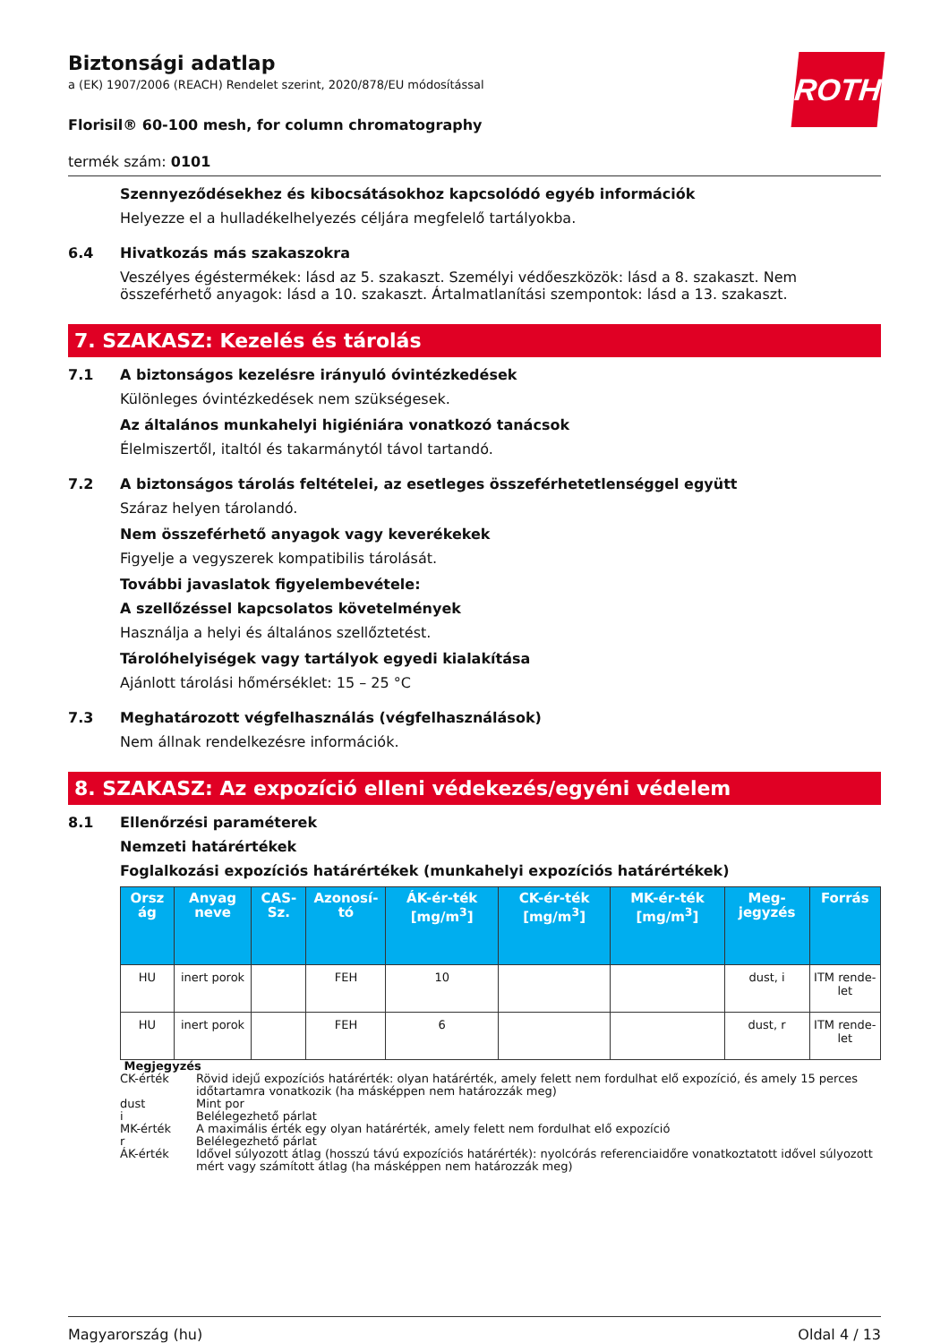ROTH
Biztonsági adatlap
a (EK) 1907/2006 (REACH) Rendelet szerint, 2020/878/EU módosítással
Florisil® 60-100 mesh, for column chromatography
termék szám: 0101
Szennyeződésekhez és kibocsátásokhoz kapcsolódó egyéb információk
Helyezze el a hulladékelhelyezés céljára megfelelő tartályokba.
6.4 Hivatkozás más szakaszokra
Veszélyes égéstermékek: lásd az 5. szakaszt. Személyi védőeszközök: lásd a 8. szakaszt. Nem összeférhető anyagok: lásd a 10. szakaszt. Ártalmatlanítási szempontok: lásd a 13. szakaszt.
7. SZAKASZ: Kezelés és tárolás
7.1 A biztonságos kezelésre irányuló óvintézkedések
Különleges óvintézkedések nem szükségesek.
Az általános munkahelyi higiéniára vonatkozó tanácsok
Élelmiszertől, italtól és takarmánytól távol tartandó.
7.2 A biztonságos tárolás feltételei, az esetleges összeférhetetlenséggel együtt
Száraz helyen tárolandó.
Nem összeférhető anyagok vagy keverékekek
Figyelje a vegyszerek kompatibilis tárolását.
További javaslatok figyelembevétele:
A szellőzéssel kapcsolatos követelmények
Használja a helyi és általános szellőztetést.
Tárolóhelyiségek vagy tartályok egyedi kialakítása
Ajánlott tárolási hőmérséklet: 15 – 25 °C
7.3 Meghatározott végfelhasználás (végfelhasználások)
Nem állnak rendelkezésre információk.
8. SZAKASZ: Az expozíció elleni védekezés/egyéni védelem
8.1 Ellenőrzési paraméterek
Nemzeti határértékek
Foglalkozási expozíciós határértékek (munkahelyi expozíciós határértékek)
| Orsz ág | Anyag neve | CAS-Sz. | Azonosí-tó | ÁK-ér-ték [mg/m<sup>3</sup>] | CK-ér-ték [mg/m<sup>3</sup>] | MK-ér-ték [mg/m<sup>3</sup>] | Meg-jegyzés | Forrás |
| --- | --- | --- | --- | --- | --- | --- | --- | --- |
| HU | inert porok | | FEH | 10 | | | dust, i | ITM rende-let |
| HU | inert porok | | FEH | 6 | | | dust, r | ITM rende-let |
Megjegyzés
CK-érték Rövid idejű expozíciós határérték: olyan határérték, amely felett nem fordulhat elő expozíció, és amely 15 perces időtartamra vonatkozik (ha másképpen nem határozzák meg)
dust Mint por
i Belélegezhető párlat
MK-érték A maximális érték egy olyan határérték, amely felett nem fordulhat elő expozíció
r Belélegezhető párlat
ÁK-érték Idővel súlyozott átlag (hosszú távú expozíciós határérték): nyolcórás referenciaidőre vonatkoztatott idővel súlyozott mért vagy számított átlag (ha másképpen nem határozzák meg)
Magyarország (hu) Oldal 4 / 13